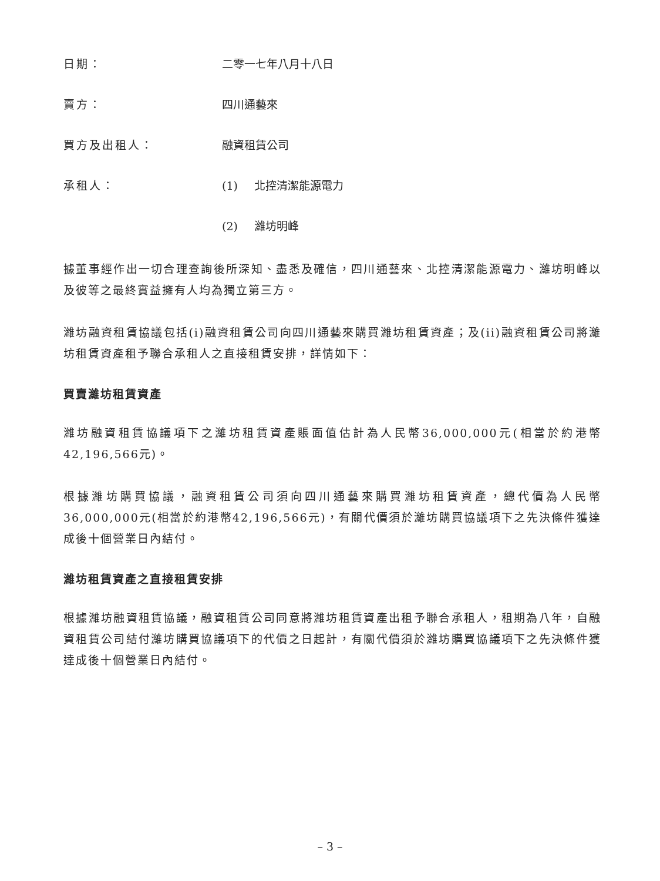日期： 二零一七年八月十八日
賣方： 四川通藝來
買方及出租人： 融資租賃公司
承租人： (1) 北控清潔能源電力
(2) 濰坊明峰
據董事經作出一切合理查詢後所深知、盡悉及確信，四川通藝來、北控清潔能源電力、濰坊明峰以及彼等之最終實益擁有人均為獨立第三方。
濰坊融資租賃協議包括(i)融資租賃公司向四川通藝來購買濰坊租賃資產；及(ii)融資租賃公司將濰坊租賃資產租予聯合承租人之直接租賃安排，詳情如下：
買賣濰坊租賃資產
濰坊融資租賃協議項下之濰坊租賃資產賬面值估計為人民幣36,000,000元(相當於約港幣42,196,566元)。
根據濰坊購買協議，融資租賃公司須向四川通藝來購買濰坊租賃資產，總代價為人民幣36,000,000元(相當於約港幣42,196,566元)，有關代價須於濰坊購買協議項下之先決條件獲達成後十個營業日內結付。
濰坊租賃資產之直接租賃安排
根據濰坊融資租賃協議，融資租賃公司同意將濰坊租賃資產出租予聯合承租人，租期為八年，自融資租賃公司結付濰坊購買協議項下的代價之日起計，有關代價須於濰坊購買協議項下之先決條件獲達成後十個營業日內結付。
– 3 –